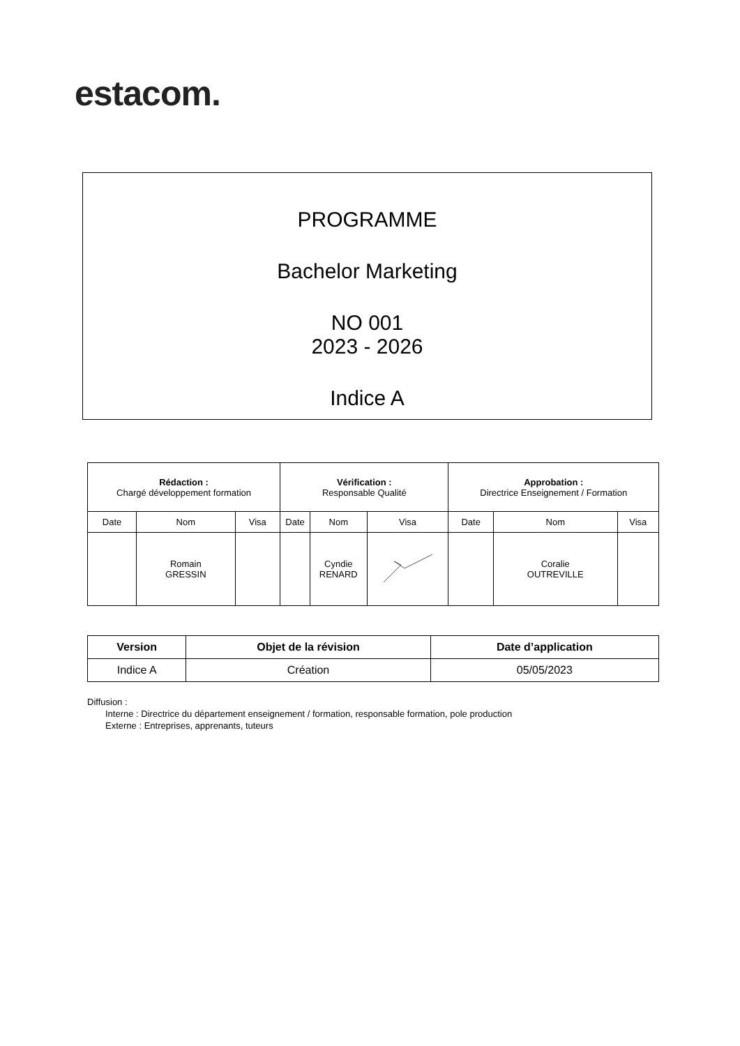estacom.
PROGRAMME
Bachelor Marketing
NO 001
2023 - 2026
Indice A
| Rédaction : Chargé développement formation | | | Vérification : Responsable Qualité | | | Approbation : Directrice Enseignement / Formation | | |
| Date | Nom | Visa | Date | Nom | Visa | Date | Nom | Visa |
| | Romain GRESSIN | | | Cyndie RENARD | | | Coralie OUTREVILLE | |
| Version | Objet de la révision | Date d’application |
| --- | --- | --- |
| Indice A | Création | 05/05/2023 |
Diffusion :
Interne : Directrice du département enseignement / formation, responsable formation, pole production
Externe : Entreprises, apprenants, tuteurs